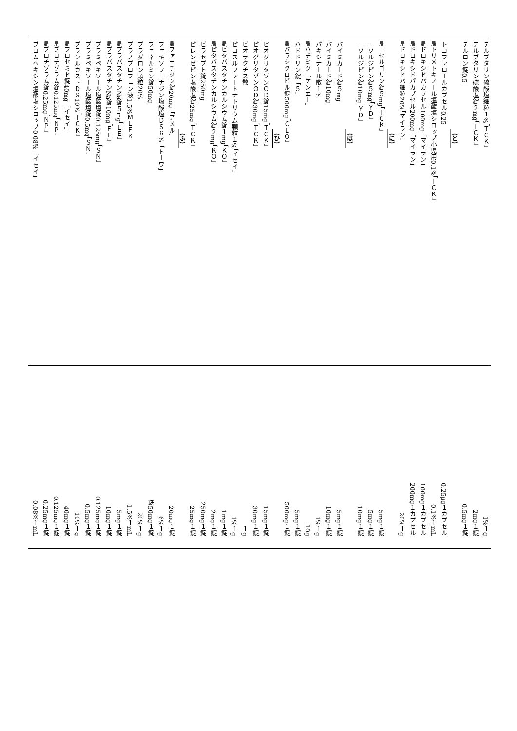テルブタリン硫酸塩細粒１%「ＴＣＫ」 1%１g
テルブタリン硫酸塩錠２mg「ＴＣＫ」 2mg１錠
テルロン錠0.5 0.5mg１錠
（と）
トヨファロールカプセル0.25 0.25μg１カプセル
局トリメトキノール塩酸塩シロップ小児用0.1%「ＴＣＫ」 0.1%１mL
局ドロキシドパカプセル100mg「マイラン」 100mg１カプセル
局ドロキシドパカプセル200mg「マイラン」 200mg１カプセル
局ドロキシドパ細粒20%「マイラン」 20%１g
（に）
局ニセルゴリン錠５mg「ＴＣＫ」 5mg１錠
ニソルジピン錠５mg「ＹＤ」 5mg１錠
ニソルジピン錠10mg「ＹＤ」 10mg１錠
（は）
バイミカード錠５mg 5mg１錠
バイミカード錠10mg 10mg１錠
パキシナール散１% 1%１g
局ハチミツ「ケンエー」 10g
ハドドリン錠「５」 5mg１錠
局バラシクロビル錠500mg「ＣＥＯ」 500mg１錠
（ひ）
ピオグリタゾンＯＤ錠15mg「ＴＣＫ」 15mg１錠
ピオグリタゾンＯＤ錠30mg「ＴＣＫ」 30mg１錠
ビオラクチス散 １g
ピコスルファートナトリウム顆粒１%「イセイ」 1%１g
局ピタバスタチンカルシウム錠１mg「ＫＯ」 1mg１錠
局ピタバスタチンカルシウム錠２mg「ＫＯ」 2mg１錠
ビラセプト錠250mg 250mg１錠
ピレンゼピン塩酸塩錠25mg「ＴＣＫ」 25mg１錠
（ふ）
局ファモチジン錠20mg「アメル」 20mg１錠
フェキソフェナジン塩酸塩ＤＳ６%「トーワ」 6%１g
フェネルミン錠50mg 鉄50mg１錠
プラダロン顆粒20% 20%１g
プラノプロフェン液1.5%ＭＥＥＫ 1.5%１mL
局プラバスタチンNa錠５mg「ＥＥ」 5mg１錠
局プラバスタチンNa錠10mg「ＥＥ」 10mg１錠
プラミペキソール塩酸塩錠0.125mg「ＳＮ」 0.125mg１錠
プラミペキソール塩酸塩錠0.5mg「ＳＮ」 0.5mg１錠
プランルカストＤＳ10%「ＴＣＫ」 10%１g
局フロセミド錠40mg「イセイ」 40mg１錠
局ブロチゾラム錠0.125mg「ＮＰ」 0.125mg１錠
局ブロチゾラム錠0.25mg「ＮＰ」 0.25mg１錠
ブロムヘキシン塩酸塩シロップ0.08%「イセイ」 0.08%１mL